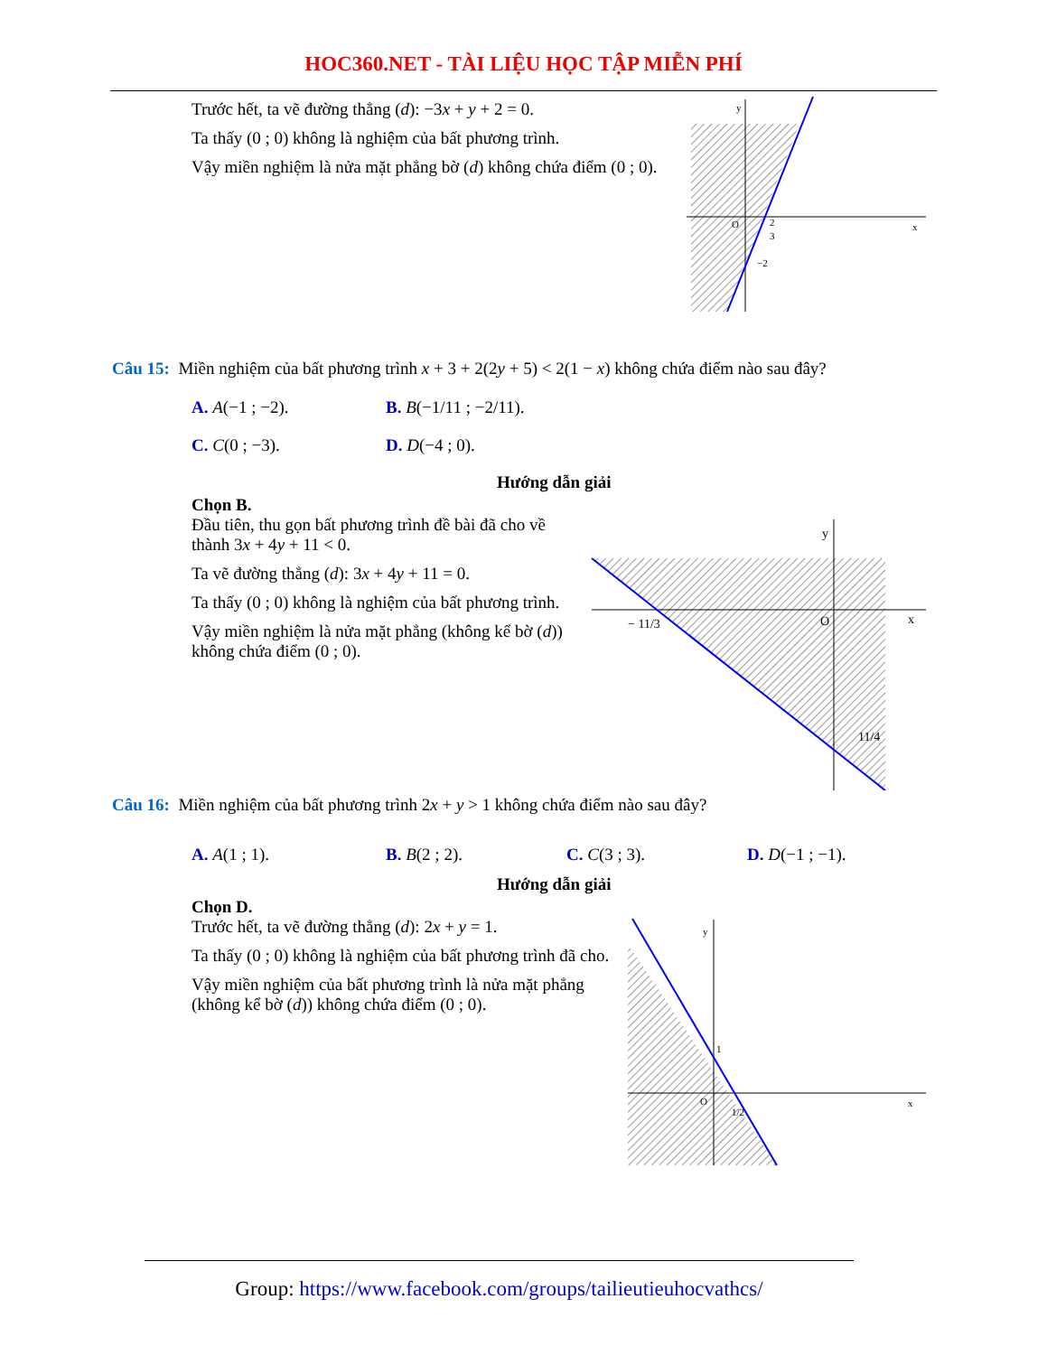HOC360.NET - TÀI LIỆU HỌC TẬP MIỄN PHÍ
Trước hết, ta vẽ đường thẳng (d): −3x + y + 2 = 0.
Ta thấy (0 ; 0) không là nghiệm của bất phương trình.
Vậy miền nghiệm là nửa mặt phẳng bờ (d) không chứa điểm (0 ; 0).
y
x
O
2
3
−2
Câu 15: Miền nghiệm của bất phương trình x + 3 + 2(2y + 5) < 2(1 − x) không chứa điểm nào sau đây?
A. A(−1 ; −2). B. B(−1/11 ; −2/11).
C. C(0 ; −3). D. D(−4 ; 0).
Hướng dẫn giải
Chọn B.
Đầu tiên, thu gọn bất phương trình đề bài đã cho về thành 3x + 4y + 11 < 0.
Ta vẽ đường thẳng (d): 3x + 4y + 11 = 0.
Ta thấy (0 ; 0) không là nghiệm của bất phương trình.
Vậy miền nghiệm là nửa mặt phẳng (không kể bờ (d)) không chứa điểm (0 ; 0).
y
x
O
− 11/3
11/4
Câu 16: Miền nghiệm của bất phương trình 2x + y > 1 không chứa điểm nào sau đây?
A. A(1 ; 1). B. B(2 ; 2). C. C(3 ; 3). D. D(−1 ; −1).
Hướng dẫn giải
Chọn D.
Trước hết, ta vẽ đường thẳng (d): 2x + y = 1.
Ta thấy (0 ; 0) không là nghiệm của bất phương trình đã cho.
Vậy miền nghiệm của bất phương trình là nửa mặt phẳng (không kể bờ (d)) không chứa điểm (0 ; 0).
y
x
O
1
1/2
Group: https://www.facebook.com/groups/tailieutieuhocvathcs/